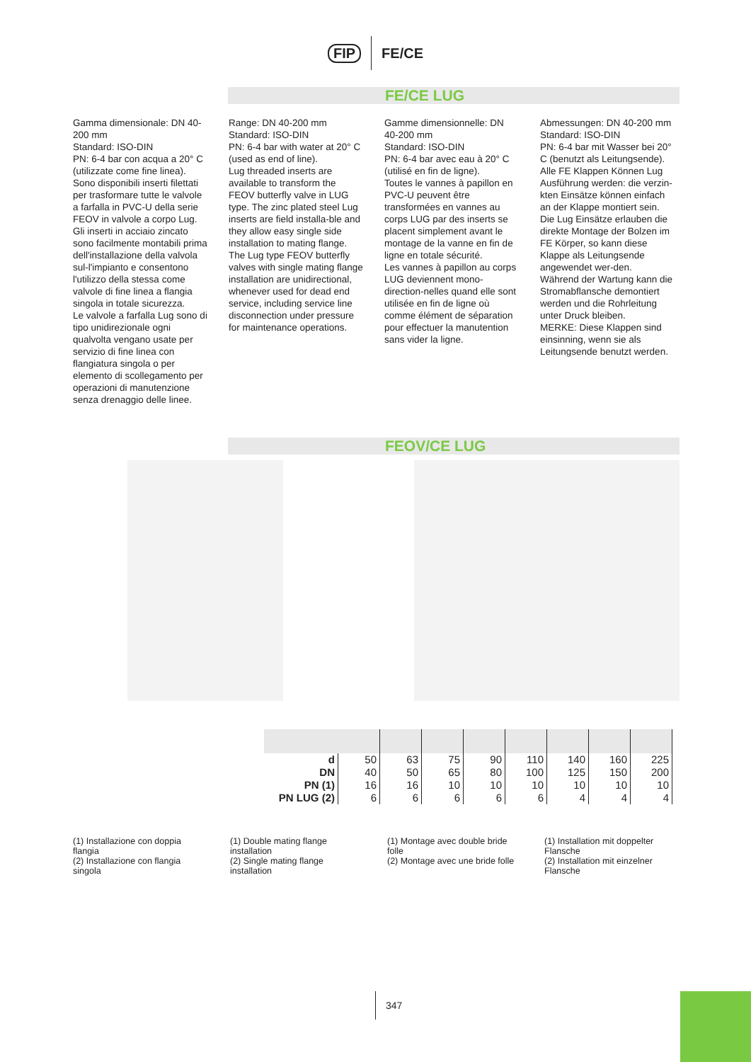FIP FE/CE
FE/CE LUG
Gamma dimensionale: DN 40-200 mm
Standard: ISO-DIN
PN: 6-4 bar con acqua a 20° C (utilizzate come fine linea).
Sono disponibili inserti filettati per trasformare tutte le valvole a farfalla in PVC-U della serie FEOV in valvole a corpo Lug.
Gli inserti in acciaio zincato sono facilmente montabili prima dell'installazione della valvola sul-l'impianto e consentono l'utilizzo della stessa come valvole di fine linea a flangia singola in totale sicurezza.
Le valvole a farfalla Lug sono di tipo unidirezionale ogni qualvolta vengano usate per servizio di fine linea con flangiatura singola o per elemento di scollegamento per operazioni di manutenzione senza drenaggio delle linee.
Range: DN 40-200 mm
Standard: ISO-DIN
PN: 6-4 bar with water at 20° C (used as end of line).
Lug threaded inserts are available to transform the FEOV butterfly valve in LUG type. The zinc plated steel Lug inserts are field installa-ble and they allow easy single side installation to mating flange. The Lug type FEOV butterfly valves with single mating flange installation are unidirectional, whenever used for dead end service, including service line disconnection under pressure for maintenance operations.
Gamme dimensionnelle: DN 40-200 mm
Standard: ISO-DIN
PN: 6-4 bar avec eau à 20° C (utilisé en fin de ligne).
Toutes le vannes à papillon en PVC-U peuvent être transformées en vannes au corps LUG par des inserts se placent simplement avant le montage de la vanne en fin de ligne en totale sécurité.
Les vannes à papillon au corps LUG deviennent mono-direction-nelles quand elle sont utilisée en fin de ligne où comme élément de séparation pour effectuer la manutention sans vider la ligne.
Abmessungen: DN 40-200 mm
Standard: ISO-DIN
PN: 6-4 bar mit Wasser bei 20° C (benutzt als Leitungsende).
Alle FE Klappen Können Lug Ausführung werden: die verzin-kten Einsätze können einfach an der Klappe montiert sein.
Die Lug Einsätze erlauben die direkte Montage der Bolzen im FE Körper, so kann diese Klappe als Leitungsende angewendet wer-den.
Während der Wartung kann die Stromabflansche demontiert werden und die Rohrleitung unter Druck bleiben.
MERKE: Diese Klappen sind einsinning, wenn sie als Leitungsende benutzt werden.
FEOV/CE LUG
| d DN PN (1) PN LUG (2) | 50 40 16 6 | 63 50 16 6 | 75 65 10 6 | 90 80 10 6 | 110 100 10 6 | 140 125 10 4 | 160 150 10 4 | 225 200 10 4 |
(1) Installazione con doppia flangia
(2) Installazione con flangia singola
(1) Double mating flange installation
(2) Single mating flange installation
(1) Montage avec double bride folle
(2) Montage avec une bride folle
(1) Installation mit doppelter Flansche
(2) Installation mit einzelner Flansche
347